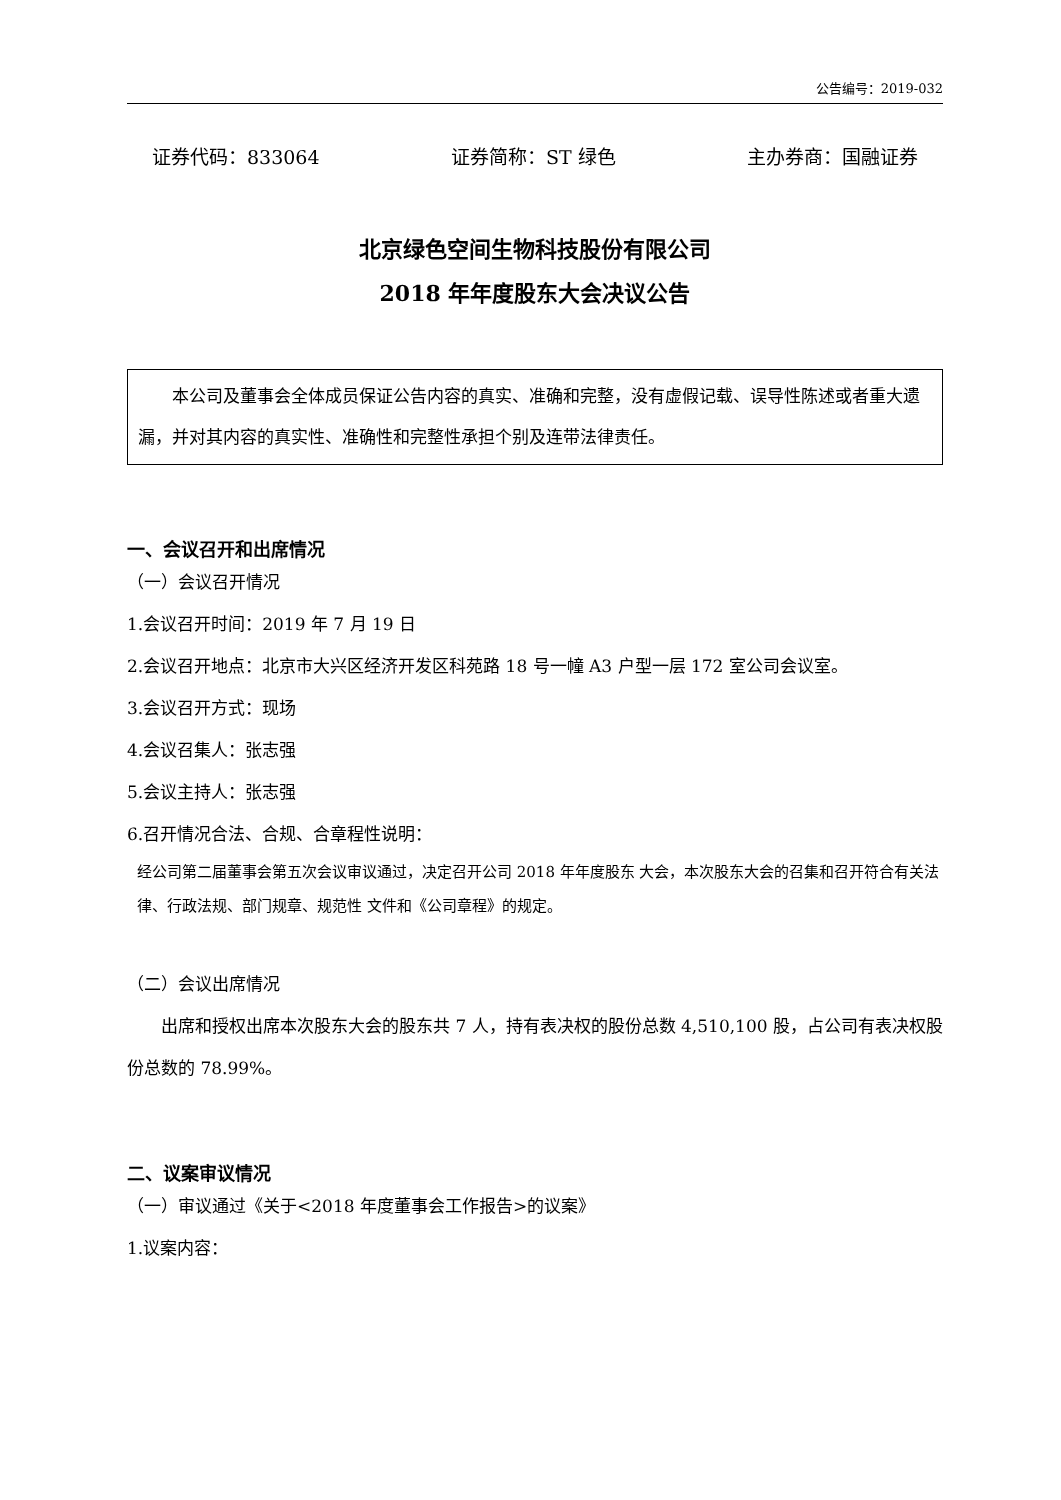公告编号：2019-032
证券代码：833064 证券简称：ST 绿色 主办券商：国融证券
北京绿色空间生物科技股份有限公司
2018 年年度股东大会决议公告
　　本公司及董事会全体成员保证公告内容的真实、准确和完整，没有虚假记载、误导性陈述或者重大遗漏，并对其内容的真实性、准确性和完整性承担个别及连带法律责任。
一、会议召开和出席情况
（一）会议召开情况
1.会议召开时间：2019 年 7 月 19 日
2.会议召开地点：北京市大兴区经济开发区科苑路 18 号一幢 A3 户型一层 172 室公司会议室。
3.会议召开方式：现场
4.会议召集人：张志强
5.会议主持人：张志强
6.召开情况合法、合规、合章程性说明：
经公司第二届董事会第五次会议审议通过，决定召开公司 2018 年年度股东 大会，本次股东大会的召集和召开符合有关法律、行政法规、部门规章、规范性 文件和《公司章程》的规定。
（二）会议出席情况
　　出席和授权出席本次股东大会的股东共 7 人，持有表决权的股份总数 4,510,100 股，占公司有表决权股份总数的 78.99%。
二、议案审议情况
（一）审议通过《关于<2018 年度董事会工作报告>的议案》
1.议案内容：